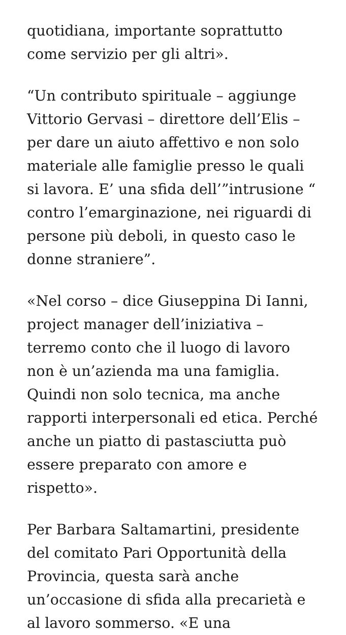quotidiana, importante soprattutto come servizio per gli altri».
“Un contributo spirituale – aggiunge Vittorio Gervasi – direttore dell’Elis – per dare un aiuto affettivo e non solo materiale alle famiglie presso le quali si lavora. E’ una sfida dell’”intrusione “ contro l’emarginazione, nei riguardi di persone più deboli, in questo caso le donne straniere”.
«Nel corso – dice Giuseppina Di Ianni, project manager dell’iniziativa – terremo conto che il luogo di lavoro non è un’azienda ma una famiglia. Quindi non solo tecnica, ma anche rapporti interpersonali ed etica. Perché anche un piatto di pastasciutta può essere preparato con amore e rispetto».
Per Barbara Saltamartini, presidente del comitato Pari Opportunità della Provincia, questa sarà anche un’occasione di sfida alla precarietà e al lavoro sommerso. «E una